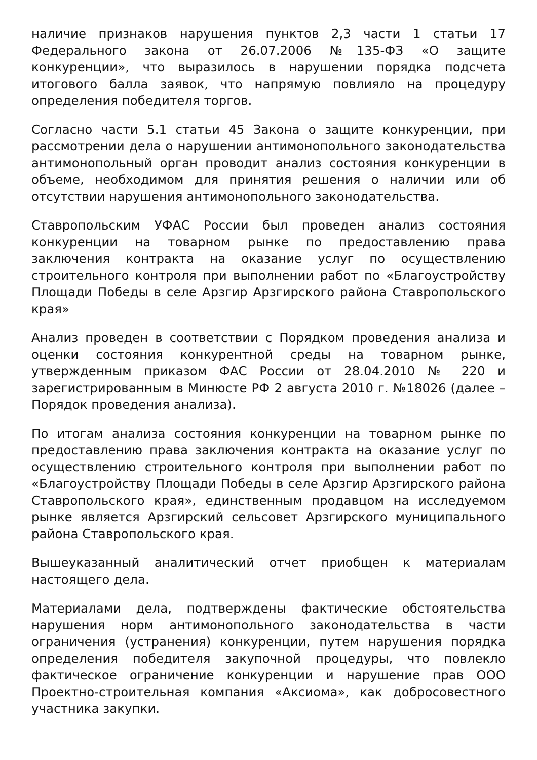наличие признаков нарушения пунктов 2,3 части 1 статьи 17 Федерального закона от 26.07.2006 №135-ФЗ «О защите конкуренции», что выразилось в нарушении порядка подсчета итогового балла заявок, что напрямую повлияло на процедуру определения победителя торгов.
Согласно части 5.1 статьи 45 Закона о защите конкуренции, при рассмотрении дела о нарушении антимонопольного законодательства антимонопольный орган проводит анализ состояния конкуренции в объеме, необходимом для принятия решения о наличии или об отсутствии нарушения антимонопольного законодательства.
Ставропольским УФАС России был проведен анализ состояния конкуренции на товарном рынке по предоставлению права заключения контракта на оказание услуг по осуществлению строительного контроля при выполнении работ по «Благоустройству Площади Победы в селе Арзгир Арзгирского района Ставропольского края»
Анализ проведен в соответствии с Порядком проведения анализа и оценки состояния конкурентной среды на товарном рынке, утвержденным приказом ФАС России от 28.04.2010 № 220 и зарегистрированным в Минюсте РФ 2 августа 2010 г. №18026 (далее – Порядок проведения анализа).
По итогам анализа состояния конкуренции на товарном рынке по предоставлению права заключения контракта на оказание услуг по осуществлению строительного контроля при выполнении работ по «Благоустройству Площади Победы в селе Арзгир Арзгирского района Ставропольского края», единственным продавцом на исследуемом рынке является Арзгирский сельсовет Арзгирского муниципального района Ставропольского края.
Вышеуказанный аналитический отчет приобщен к материалам настоящего дела.
Материалами дела, подтверждены фактические обстоятельства нарушения норм антимонопольного законодательства в части ограничения (устранения) конкуренции, путем нарушения порядка определения победителя закупочной процедуры, что повлекло фактическое ограничение конкуренции и нарушение прав ООО Проектно-строительная компания «Аксиома», как добросовестного участника закупки.